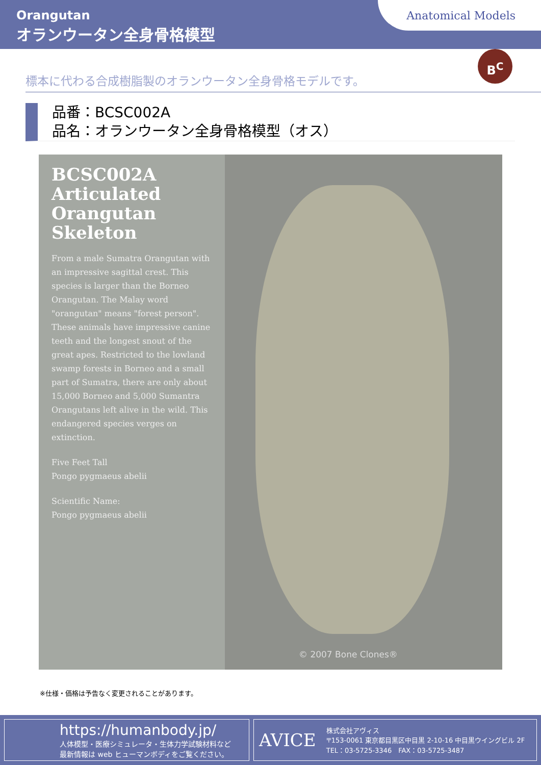Orangutan
オランウータン全身骨格模型
Anatomical Models
B<sup>C</sup>
標本に代わる合成樹脂製のオランウータン全身骨格モデルです。
品番：BCSC002A
品名：オランウータン全身骨格模型（オス）
BCSC002A Articulated Orangutan Skeleton
From a male Sumatra Orangutan with an impressive sagittal crest. This species is larger than the Borneo Orangutan. The Malay word "orangutan" means "forest person". These animals have impressive canine teeth and the longest snout of the great apes. Restricted to the lowland swamp forests in Borneo and a small part of Sumatra, there are only about 15,000 Borneo and 5,000 Sumantra Orangutans left alive in the wild. This endangered species verges on extinction.
Five Feet Tall
Pongo pygmaeus abelii
Scientific Name:
Pongo pygmaeus abelii
© 2007 Bone Clones®
※仕様・価格は予告なく変更されることがあります。
https://humanbody.jp/
人体模型・医療シミュレータ・生体力学試験材料など
最新情報は web ヒューマンボディをご覧ください。
AVICE
株式会社アヴィス
〒153-0061 東京都目黒区中目黒 2-10-16 中目黒ウイングビル 2F
TEL：03-5725-3346　FAX：03-5725-3487